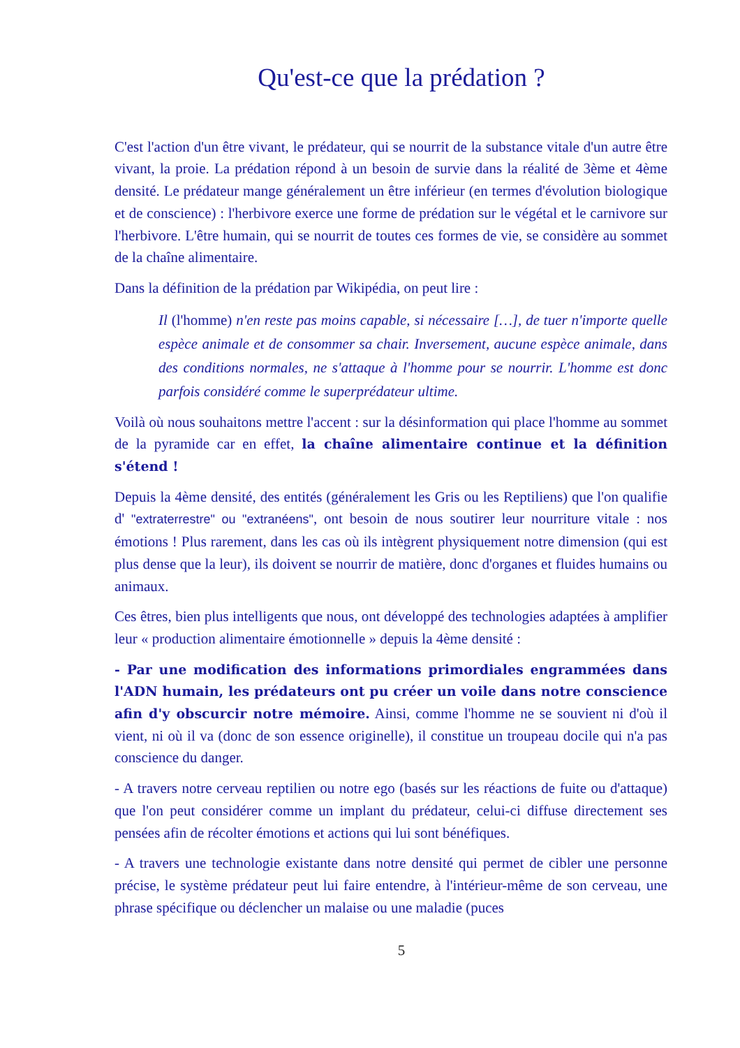Qu'est-ce que la prédation ?
C'est l'action d'un être vivant, le prédateur, qui se nourrit de la substance vitale d'un autre être vivant, la proie. La prédation répond à un besoin de survie dans la réalité de 3ème et 4ème densité. Le prédateur mange généralement un être inférieur (en termes d'évolution biologique et de conscience) : l'herbivore exerce une forme de prédation sur le végétal et le carnivore sur l'herbivore. L'être humain, qui se nourrit de toutes ces formes de vie, se considère au sommet de la chaîne alimentaire.
Dans la définition de la prédation par Wikipédia, on peut lire :
Il (l'homme) n'en reste pas moins capable, si nécessaire […], de tuer n'importe quelle espèce animale et de consommer sa chair. Inversement, aucune espèce animale, dans des conditions normales, ne s'attaque à l'homme pour se nourrir. L'homme est donc parfois considéré comme le superprédateur ultime.
Voilà où nous souhaitons mettre l'accent : sur la désinformation qui place l'homme au sommet de la pyramide car en effet, la chaîne alimentaire continue et la définition s'étend !
Depuis la 4ème densité, des entités (généralement les Gris ou les Reptiliens) que l'on qualifie d' "extraterrestre" ou "extranéens", ont besoin de nous soutirer leur nourriture vitale : nos émotions ! Plus rarement, dans les cas où ils intègrent physiquement notre dimension (qui est plus dense que la leur), ils doivent se nourrir de matière, donc d'organes et fluides humains ou animaux.
Ces êtres, bien plus intelligents que nous, ont développé des technologies adaptées à amplifier leur « production alimentaire émotionnelle » depuis la 4ème densité :
- Par une modification des informations primordiales engrammées dans l'ADN humain, les prédateurs ont pu créer un voile dans notre conscience afin d'y obscurcir notre mémoire. Ainsi, comme l'homme ne se souvient ni d'où il vient, ni où il va (donc de son essence originelle), il constitue un troupeau docile qui n'a pas conscience du danger.
- A travers notre cerveau reptilien ou notre ego (basés sur les réactions de fuite ou d'attaque) que l'on peut considérer comme un implant du prédateur, celui-ci diffuse directement ses pensées afin de récolter émotions et actions qui lui sont bénéfiques.
- A travers une technologie existante dans notre densité qui permet de cibler une personne précise, le système prédateur peut lui faire entendre, à l'intérieur-même de son cerveau, une phrase spécifique ou déclencher un malaise ou une maladie (puces
5